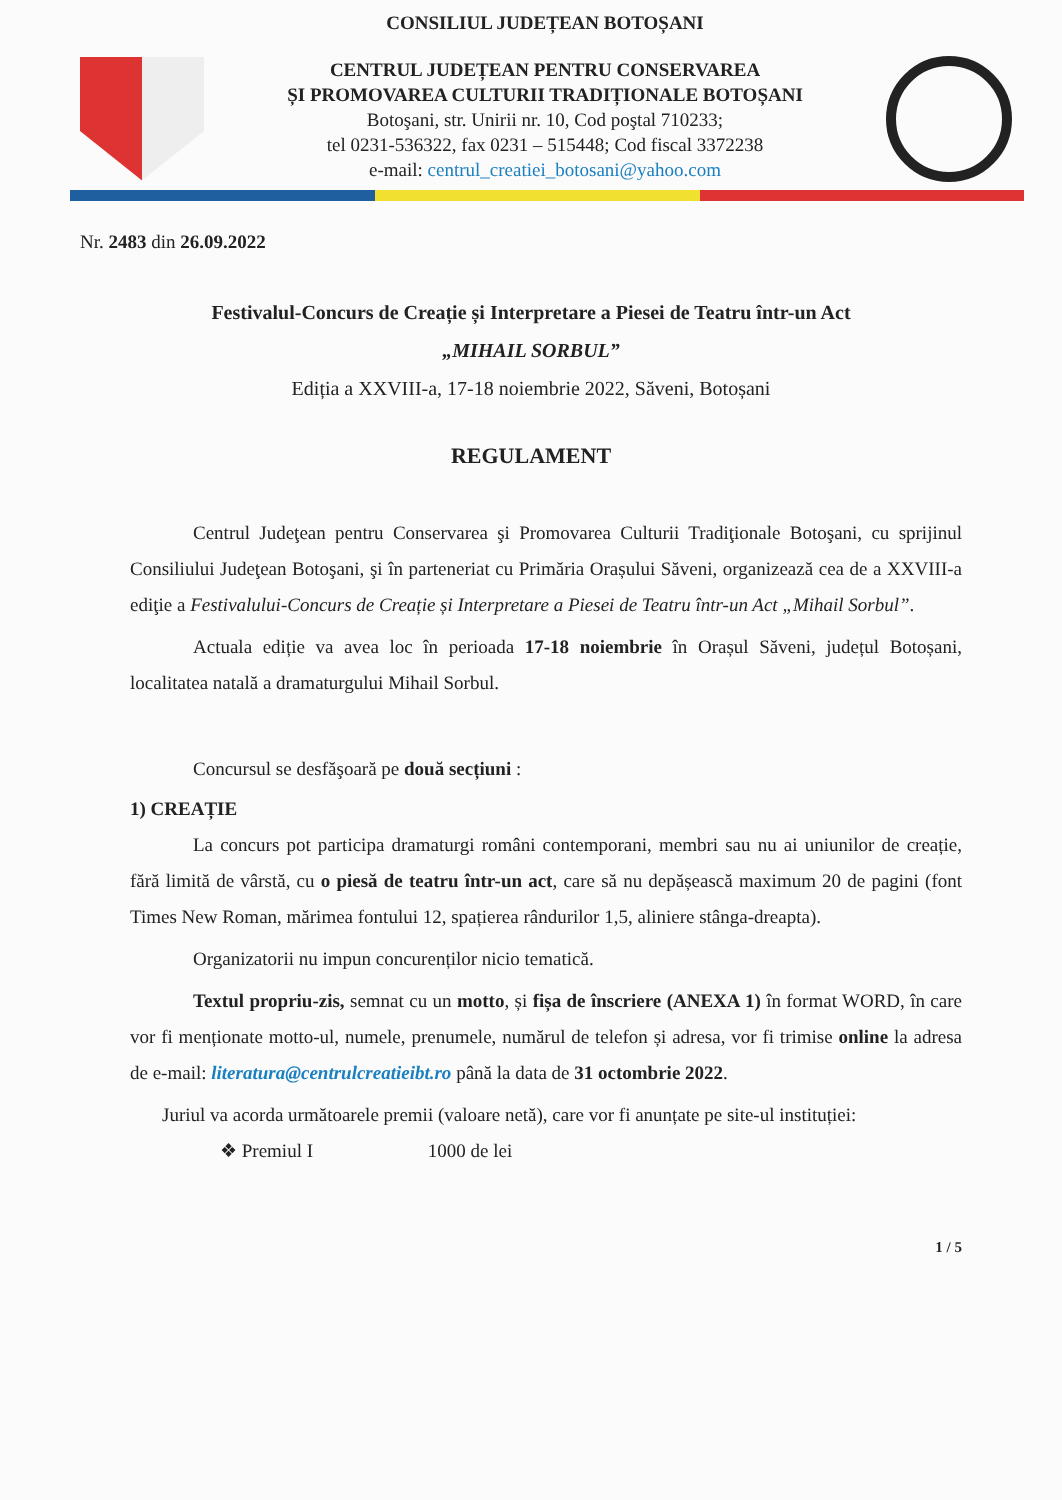CONSILIUL JUDEȚEAN BOTOȘANI
CENTRUL JUDEȚEAN PENTRU CONSERVAREA
ȘI PROMOVAREA CULTURII TRADIȚIONALE BOTOȘANI
Botoşani, str. Unirii nr. 10, Cod poştal 710233;
tel 0231-536322, fax 0231 – 515448; Cod fiscal 3372238
e-mail: centrul_creatiei_botosani@yahoo.com
Nr. 2483 din 26.09.2022
Festivalul-Concurs de Creație și Interpretare a Piesei de Teatru într-un Act
„MIHAIL SORBUL”
Ediția a XXVIII-a, 17-18 noiembrie 2022, Săveni, Botoșani
REGULAMENT
Centrul Judeţean pentru Conservarea şi Promovarea Culturii Tradiţionale Botoşani, cu sprijinul Consiliului Judeţean Botoşani, şi în parteneriat cu Primăria Orașului Săveni, organizează cea de a XXVIII-a ediţie a Festivalului-Concurs de Creație și Interpretare a Piesei de Teatru într-un Act „Mihail Sorbul”.
Actuala ediție va avea loc în perioada 17-18 noiembrie în Orașul Săveni, județul Botoșani, localitatea natală a dramaturgului Mihail Sorbul.
Concursul se desfăşoară pe două secțiuni :
1) CREAȚIE
La concurs pot participa dramaturgi români contemporani, membri sau nu ai uniunilor de creație, fără limită de vârstă, cu o piesă de teatru într-un act, care să nu depășească maximum 20 de pagini (font Times New Roman, mărimea fontului 12, spațierea rândurilor 1,5, aliniere stânga-dreapta).
Organizatorii nu impun concurenților nicio tematică.
Textul propriu-zis, semnat cu un motto, și fișa de înscriere (ANEXA 1) în format WORD, în care vor fi menționate motto-ul, numele, prenumele, numărul de telefon și adresa, vor fi trimise online la adresa de e-mail: literatura@centrulcreatieibt.ro până la data de 31 octombrie 2022.
Juriul va acorda următoarele premii (valoare netă), care vor fi anunțate pe site-ul instituției:
❖ Premiul I 1000 de lei
1 / 5